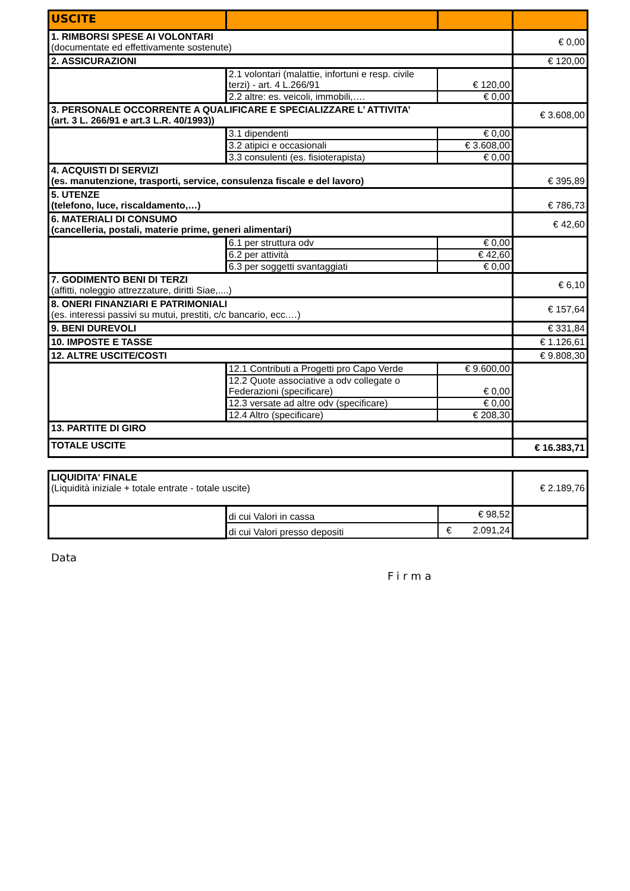| USCITE | | | |
| --- | --- | --- | --- |
| 1. RIMBORSI SPESE AI VOLONTARI (documentate ed effettivamente sostenute) | | | € 0,00 |
| 2. ASSICURAZIONI | | | € 120,00 |
| | 2.1 volontari (malattie, infortuni e resp. civile terzi) - art. 4 L.266/91 | € 120,00 | |
| | 2.2 altre: es. veicoli, immobili,…. | € 0,00 | |
| 3. PERSONALE OCCORRENTE A QUALIFICARE E SPECIALIZZARE L’ ATTIVITA’ (art. 3 L. 266/91 e art.3 L.R. 40/1993)) | | | € 3.608,00 |
| | 3.1 dipendenti | € 0,00 | |
| | 3.2 atipici e occasionali | € 3.608,00 | |
| | 3.3 consulenti (es. fisioterapista) | € 0,00 | |
| 4. ACQUISTI DI SERVIZI (es. manutenzione, trasporti, service, consulenza fiscale e del lavoro) | | | € 395,89 |
| 5. UTENZE (telefono, luce, riscaldamento,…) | | | € 786,73 |
| 6. MATERIALI DI CONSUMO (cancelleria, postali, materie prime, generi alimentari) | | | € 42,60 |
| | 6.1 per struttura odv | € 0,00 | |
| | 6.2 per attività | € 42,60 | |
| | 6.3 per soggetti svantaggiati | € 0,00 | |
| 7. GODIMENTO BENI DI TERZI (affitti, noleggio attrezzature, diritti Siae,....) | | | € 6,10 |
| 8. ONERI FINANZIARI E PATRIMONIALI (es. interessi passivi su mutui, prestiti, c/c bancario, ecc.…) | | | € 157,64 |
| 9. BENI DUREVOLI | | | € 331,84 |
| 10. IMPOSTE E TASSE | | | € 1.126,61 |
| 12. ALTRE USCITE/COSTI | | | € 9.808,30 |
| | 12.1 Contributi a Progetti pro Capo Verde | € 9.600,00 | |
| | 12.2 Quote associative a odv collegate o Federazioni (specificare) | € 0,00 | |
| | 12.3 versate ad altre odv (specificare) | € 0,00 | |
| | 12.4 Altro (specificare) | € 208,30 | |
| 13. PARTITE DI GIRO | | | |
| TOTALE USCITE | | | € 16.383,71 |
| LIQUIDITA' FINALE (Liquidità iniziale + totale entrate - totale uscite) | | | € 2.189,76 |
| | di cui Valori in cassa | € 98,52 | |
| | di cui Valori presso depositi | € 2.091,24 | |
Data
Firma